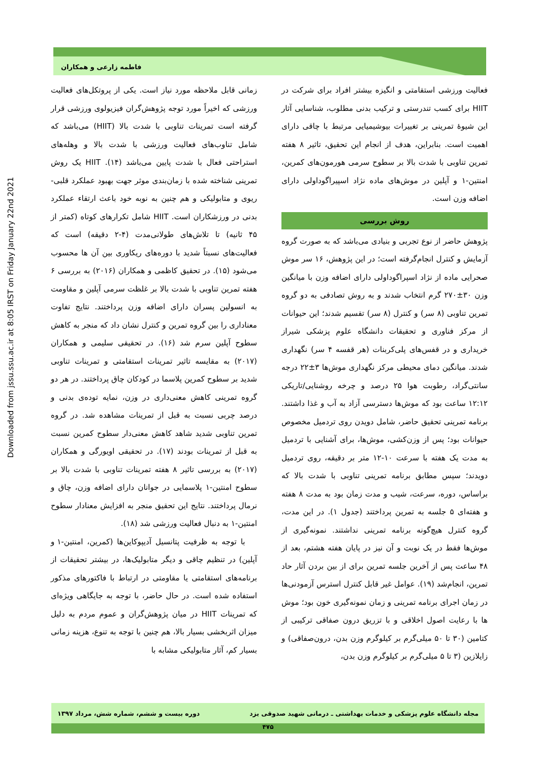فاطمه زارعی و همکاران
Downloaded from jssu.ssu.ac.ir at 8:05 IRST on Friday January 22nd 2021
زمانی قابل ملاحظه مورد نیاز است. یکی از پروتکل‌های فعالیت ورزشی که اخیراً مورد توجه پژوهش‌گران فیزیولوی ورزشی قرار گرفته است تمرینات تناوبی با شدت بالا (HIIT) می‌باشد که شامل تناوب‌های فعالیت ورزشی با شدت بالا و وهله‌های استراحتی فعال با شدت پایین می‌باشد (۱۴). HIIT یک روش تمرینی شناخته شده با زمان‌بندی موثر جهت بهبود عملکرد قلبی-ریوی و متابولیکی و هم چنین به نوبه خود باعث ارتقاء عملکرد بدنی در ورزشکاران است. HIIT شامل تکرارهای کوتاه (کمتر از ۴۵ ثانیه) تا تلاش‌های طولانی‌مدت (۴-۲ دقیقه) است که فعالیت‌های نسبتاً شدید با دوره‌های ریکاوری بین آن ها محسوب می‌شود (۱۵). در تحقیق کاظمی و همکاران (۲۰۱۶) به بررسی ۶ هفته تمرین تناوبی با شدت بالا بر غلظت سرمی آپلین و مقاومت به انسولین پسران دارای اضافه وزن پرداختند. نتایج تفاوت معناداری را بین گروه تمرین و کنترل نشان داد که منجر به کاهش سطوح آپلین سرم شد (۱۶). در تحقیقی سلیمی و همکاران (۲۰۱۷) به مقایسه تاثیر تمرینات استقامتی و تمرینات تناوبی شدید بر سطوح کمرین پلاسما در کودکان چاق پرداختند. در هر دو گروه تمرینی کاهش معنی‌داری در وزن، نمایه توده‌ی بدنی و درصد چربی نسبت به قبل از تمرینات مشاهده شد. در گروه تمرین تناوبی شدید شاهد کاهش معنی‌دار سطوح کمرین نسبت به قبل از تمرینات بودند (۱۷). در تحقیقی اویورگی و همکاران (۲۰۱۷) به بررسی تاثیر ۸ هفته تمرینات تناوبی با شدت بالا بر سطوح امنتین-۱ پلاسمایی در جوانان دارای اضافه وزن، چاق و نرمال پرداختند. نتایج این تحقیق منجر به افزایش معنادار سطوح امنتین-۱ به دنبال فعالیت ورزشی شد (۱۸).
با توجه به ظرفیت پتانسیل آدیپوکاین‌ها (کمرین، امنتین-۱ و آپلین) در تنظیم چاقی و دیگر متابولیک‌ها، در بیشتر تحقیقات از برنامه‌های استقامتی یا مقاومتی در ارتباط با فاکتورهای مذکور استفاده شده است. در حال حاضر، با توجه به جایگاهی ویژه‌ای که تمرینات HIIT در میان پژوهش‌گران و عموم مردم به دلیل میزان اثربخشی بسیار بالا، هم چنین با توجه به تنوع، هزینه زمانی بسیار کم، آثار متابولیکی مشابه با
فعالیت ورزشی استقامتی و انگیزه بیشتر افراد برای شرکت در HIIT برای کسب تندرستی و ترکیب بدنی مطلوب، شناسایی آثار این شیوۀ تمرینی بر تغییرات بیوشیمیایی مرتبط با چاقی دارای اهمیت است. بنابراین، هدف از انجام این تحقیق، تاثیر ۸ هفته تمرین تناوبی با شدت بالا بر سطوح سرمی هورمون‌های کمرین، امنتین-۱ و آپلین در موش‌های ماده نژاد اسپیراگوداولی دارای اضافه وزن است.
روش بررسی
پژوهش حاضر از نوع تجربی و بنیادی می‌باشد که به صورت گروه آزمایش و کنترل انجام‌گرفته است؛ در این پژوهش، ۱۶ سر موش صحرایی ماده از نژاد اسپراگوداولی دارای اضافه وزن با میانگین وزن ۳۰±۲۷۰ گرم انتخاب شدند و به روش تصادفی به دو گروه تمرین تناوبی (۸ سر) و کنترل (۸ سر) تقسیم شدند؛ این حیوانات از مرکز فناوری و تحقیقات دانشگاه علوم پزشکی شیراز خریداری و در قفس‌های پلی‌کربنات (هر قفسه ۴ سر) نگهداری شدند. میانگین دمای محیطی مرکز نگهداری موش‌ها ۳±۲۲ درجه سانتی‌گراد، رطوبت هوا ۲۵ درصد و چرخه روشنایی/تاریکی ۱۲:۱۲ ساعت بود که موش‌ها دسترسی آزاد به آب و غذا داشتند. برنامه تمرینی تحقیق حاضر، شامل دویدن روی تردمیل مخصوص حیوانات بود؛ پس از وزن‌کشی، موش‌ها، برای آشنایی با تردمیل به مدت یک هفته با سرعت ۱۰-۱۲ متر بر دقیقه، روی تردمیل دویدند؛ سپس مطابق برنامه تمرینی تناوبی با شدت بالا که براساس، دوره، سرعت، شیب و مدت زمان بود به مدت ۸ هفته و هفته‌ای ۵ جلسه به تمرین پرداختند (جدول ۱). در این مدت، گروه کنترل هیچ‌گونه برنامه تمرینی نداشتند. نمونه‌گیری از موش‌ها فقط در یک نوبت و آن نیز در پایان هفته هشتم، بعد از ۴۸ ساعت پس از آخرین جلسه تمرین برای از بین بردن آثار حاد تمرین، انجام‌شد (۱۹). عوامل غیر قابل کنترل استرس آزمودنی‌ها در زمان اجرای برنامه تمرینی و زمان نمونه‌گیری خون بود؛ موش ها با رعایت اصول اخلاقی و با تزریق درون صفاقی ترکیبی از کتامین (۳۰ تا ۵۰ میلی‌گرم بر کیلوگرم وزن بدن، درون‌صفاقی) و زایلازین (۳ تا ۵ میلی‌گرم بر کیلوگرم وزن بدن،
مجله دانشگاه علوم پزشکی و خدمات بهداشتی ـ درمانی شهید صدوقی یزد دوره بیست و ششم، شماره شش، مرداد ۱۳۹۷
۴۷۵